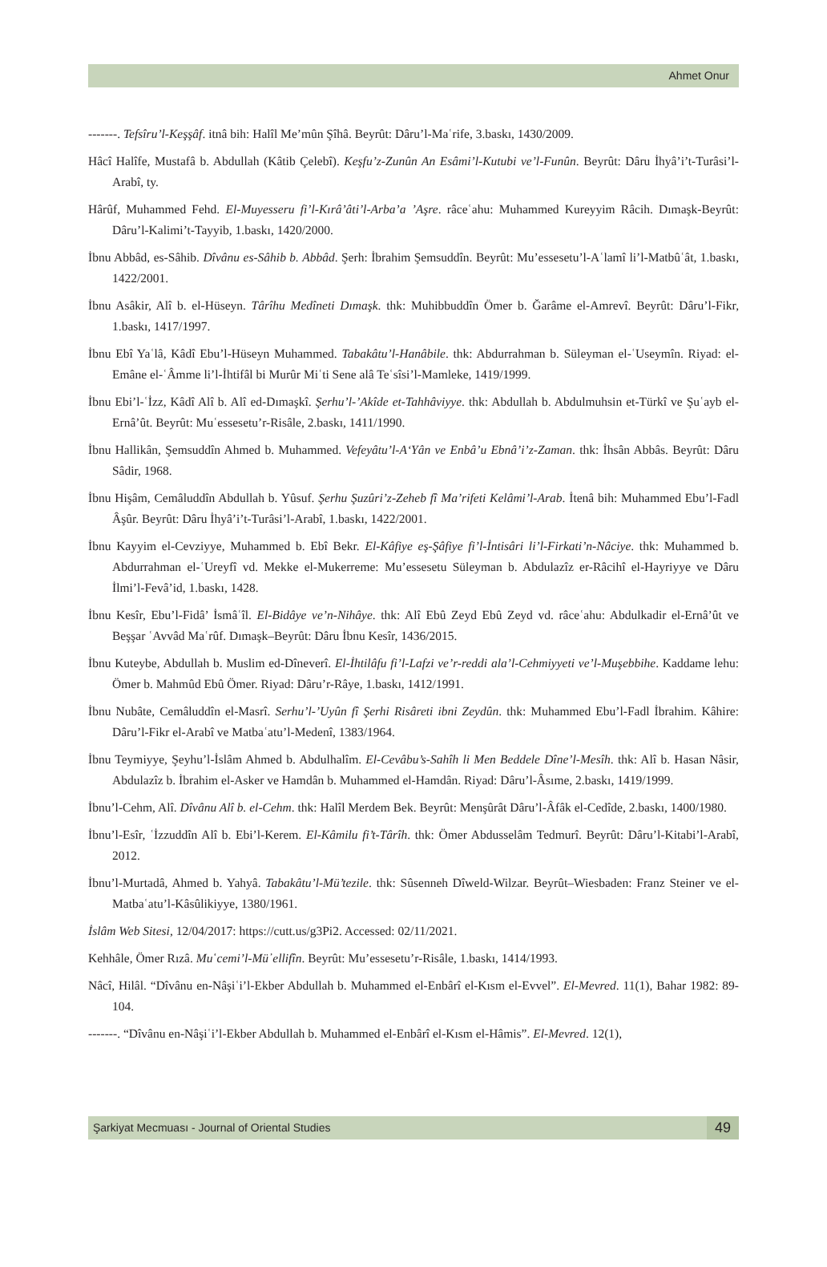Ahmet Onur
-------. Tefsîru’l-Keşşâf. itnâ bih: Halîl Me’mûn Şîhâ. Beyrût: Dâru’l-Maʿrife, 3.baskı, 1430/2009.
Hâcî Halîfe, Mustafâ b. Abdullah (Kâtib Çelebî). Keşfu’z-Zunûn An Esâmi’l-Kutubi ve’l-Funûn. Beyrût: Dâru İhyâ’i’t-Turâsi’l-Arabî, ty.
Hârûf, Muhammed Fehd. El-Muyesseru fi’l-Kırâ’âti’l-Arba’a ’Aşre. râceʿahu: Muhammed Kureyyim Râcih. Dımaşk-Beyrût: Dâru’l-Kalimi’t-Tayyib, 1.baskı, 1420/2000.
İbnu Abbâd, es-Sâhib. Dîvânu es-Sâhib b. Abbâd. Şerh: İbrahim Şemsuddîn. Beyrût: Mu’essesetu’l-Aʿlamî li’l-Matbûʿât, 1.baskı, 1422/2001.
İbnu Asâkir, Alî b. el-Hüseyn. Târîhu Medîneti Dımaşk. thk: Muhibbuddîn Ömer b. Ğarâme el-Amrevî. Beyrût: Dâru’l-Fikr, 1.baskı, 1417/1997.
İbnu Ebî Yaʿlâ, Kâdî Ebu’l-Hüseyn Muhammed. Tabakâtu’l-Hanâbile. thk: Abdurrahman b. Süleyman el-ʿUseymîn. Riyad: el-Emâne el-ʿÂmme li’l-İhtifâl bi Murûr Miʿti Sene alâ Teʿsîsi’l-Mamleke, 1419/1999.
İbnu Ebi’l-ʿİzz, Kâdî Alî b. Alî ed-Dımaşkî. Şerhu’l-’Akîde et-Tahhâviyye. thk: Abdullah b. Abdulmuhsin et-Türkî ve Şuʿayb el-Ernâ’ût. Beyrût: Muʿessesetu’r-Risâle, 2.baskı, 1411/1990.
İbnu Hallikân, Şemsuddîn Ahmed b. Muhammed. Vefeyâtu’l-A‘Yân ve Enbâ’u Ebnâ’i’z-Zaman. thk: İhsân Abbâs. Beyrût: Dâru Sâdir, 1968.
İbnu Hişâm, Cemâluddîn Abdullah b. Yûsuf. Şerhu Şuzûri’z-Zeheb fî Ma’rifeti Kelâmi’l-Arab. İtenâ bih: Muhammed Ebu’l-Fadl Âşûr. Beyrût: Dâru İhyâ’i’t-Turâsi’l-Arabî, 1.baskı, 1422/2001.
İbnu Kayyim el-Cevziyye, Muhammed b. Ebî Bekr. El-Kâfiye eş-Şâfiye fi’l-İntisâri li’l-Firkati’n-Nâciye. thk: Muhammed b. Abdurrahman el-ʿUreyfî vd. Mekke el-Mukerreme: Mu’essesetu Süleyman b. Abdulazîz er-Râcihî el-Hayriyye ve Dâru İlmi’l-Fevâ’id, 1.baskı, 1428.
İbnu Kesîr, Ebu’l-Fidâ’ İsmâʿîl. El-Bidâye ve’n-Nihâye. thk: Alî Ebû Zeyd Ebû Zeyd vd. râceʿahu: Abdulkadir el-Ernâ’ût ve Beşşar ʿAvvâd Maʿrûf. Dımaşk–Beyrût: Dâru İbnu Kesîr, 1436/2015.
İbnu Kuteybe, Abdullah b. Muslim ed-Dîneverî. El-İhtilâfu fi’l-Lafzi ve’r-reddi ala’l-Cehmiyyeti ve’l-Muşebbihe. Kaddame lehu: Ömer b. Mahmûd Ebû Ömer. Riyad: Dâru’r-Râye, 1.baskı, 1412/1991.
İbnu Nubâte, Cemâluddîn el-Masrî. Serhu’l-’Uyûn fî Şerhi Risâreti ibni Zeydûn. thk: Muhammed Ebu’l-Fadl İbrahim. Kâhire: Dâru’l-Fikr el-Arabî ve Matbaʿatu’l-Medenî, 1383/1964.
İbnu Teymiyye, Şeyhu’l-İslâm Ahmed b. Abdulhalîm. El-Cevâbu’s-Sahîh li Men Beddele Dîne’l-Mesîh. thk: Alî b. Hasan Nâsir, Abdulazîz b. İbrahim el-Asker ve Hamdân b. Muhammed el-Hamdân. Riyad: Dâru’l-Âsıme, 2.baskı, 1419/1999.
İbnu’l-Cehm, Alî. Dîvânu Alî b. el-Cehm. thk: Halîl Merdem Bek. Beyrût: Menşûrât Dâru’l-Âfâk el-Cedîde, 2.baskı, 1400/1980.
İbnu’l-Esîr, ʿİzzuddîn Alî b. Ebi’l-Kerem. El-Kâmilu fi’t-Târîh. thk: Ömer Abdusselâm Tedmurî. Beyrût: Dâru’l-Kitabi’l-Arabî, 2012.
İbnu’l-Murtadâ, Ahmed b. Yahyâ. Tabakâtu’l-Mü’tezile. thk: Sûsenneh Dîweld-Wilzar. Beyrût–Wiesbaden: Franz Steiner ve el-Matbaʿatu’l-Kâsûlikiyye, 1380/1961.
İslâm Web Sitesi, 12/04/2017: https://cutt.us/g3Pi2. Accessed: 02/11/2021.
Kehhâle, Ömer Rızâ. Mu῾cemi’l-Mü᾿ellifîn. Beyrût: Mu’essesetu’r-Risâle, 1.baskı, 1414/1993.
Nâcî, Hilâl. “Dîvânu en-Nâşiʿi’l-Ekber Abdullah b. Muhammed el-Enbârî el-Kısm el-Evvel”. El-Mevred. 11(1), Bahar 1982: 89-104.
-------. “Dîvânu en-Nâşiʿi’l-Ekber Abdullah b. Muhammed el-Enbârî el-Kısm el-Hâmis”. El-Mevred. 12(1),
Şarkiyat Mecmuası - Journal of Oriental Studies 49